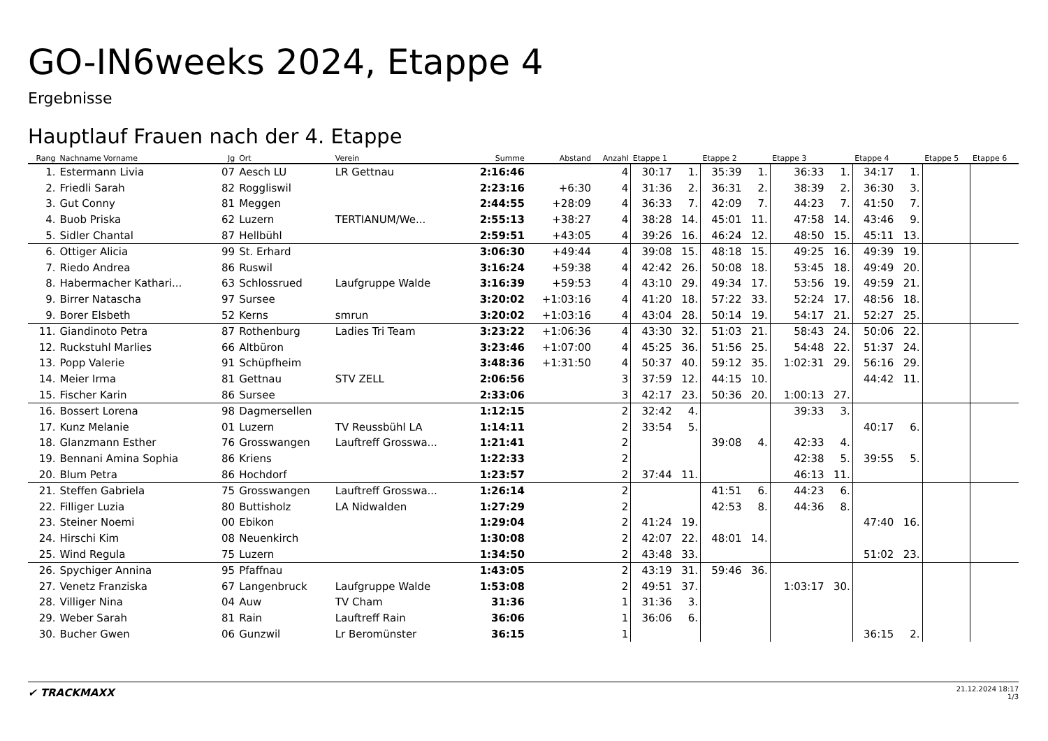GO-IN6weeks 2024, Etappe 4
Ergebnisse
Hauptlauf Frauen nach der 4. Etappe
| Rang | Nachname Vorname | Jg | Ort | Verein | Summe | Abstand | Anzahl | Etappe 1 | | Etappe 2 | | Etappe 3 | | Etappe 4 | | Etappe 5 | Etappe 6 |
| --- | --- | --- | --- | --- | --- | --- | --- | --- | --- | --- | --- | --- | --- | --- | --- | --- | --- |
| 1. | Estermann Livia | 07 | Aesch LU | LR Gettnau | 2:16:46 | | 4 | 30:17 | 1. | 35:39 | 1. | 36:33 | 1. | 34:17 | 1. | | |
| 2. | Friedli Sarah | 82 | Roggliswil | | 2:23:16 | +6:30 | 4 | 31:36 | 2. | 36:31 | 2. | 38:39 | 2. | 36:30 | 3. | | |
| 3. | Gut Conny | 81 | Meggen | | 2:44:55 | +28:09 | 4 | 36:33 | 7. | 42:09 | 7. | 44:23 | 7. | 41:50 | 7. | | |
| 4. | Buob Priska | 62 | Luzern | TERTIANUM/We... | 2:55:13 | +38:27 | 4 | 38:28 | 14. | 45:01 | 11. | 47:58 | 14. | 43:46 | 9. | | |
| 5. | Sidler Chantal | 87 | Hellbühl | | 2:59:51 | +43:05 | 4 | 39:26 | 16. | 46:24 | 12. | 48:50 | 15. | 45:11 | 13. | | |
| 6. | Ottiger Alicia | 99 | St. Erhard | | 3:06:30 | +49:44 | 4 | 39:08 | 15. | 48:18 | 15. | 49:25 | 16. | 49:39 | 19. | | |
| 7. | Riedo Andrea | 86 | Ruswil | | 3:16:24 | +59:38 | 4 | 42:42 | 26. | 50:08 | 18. | 53:45 | 18. | 49:49 | 20. | | |
| 8. | Habermacher Kathari... | 63 | Schlossrued | Laufgruppe Walde | 3:16:39 | +59:53 | 4 | 43:10 | 29. | 49:34 | 17. | 53:56 | 19. | 49:59 | 21. | | |
| 9. | Birrer Natascha | 97 | Sursee | | 3:20:02 | +1:03:16 | 4 | 41:20 | 18. | 57:22 | 33. | 52:24 | 17. | 48:56 | 18. | | |
| 9. | Borer Elsbeth | 52 | Kerns | smrun | 3:20:02 | +1:03:16 | 4 | 43:04 | 28. | 50:14 | 19. | 54:17 | 21. | 52:27 | 25. | | |
| 11. | Giandinoto Petra | 87 | Rothenburg | Ladies Tri Team | 3:23:22 | +1:06:36 | 4 | 43:30 | 32. | 51:03 | 21. | 58:43 | 24. | 50:06 | 22. | | |
| 12. | Ruckstuhl Marlies | 66 | Altbüron | | 3:23:46 | +1:07:00 | 4 | 45:25 | 36. | 51:56 | 25. | 54:48 | 22. | 51:37 | 24. | | |
| 13. | Popp Valerie | 91 | Schüpfheim | | 3:48:36 | +1:31:50 | 4 | 50:37 | 40. | 59:12 | 35. | 1:02:31 | 29. | 56:16 | 29. | | |
| 14. | Meier Irma | 81 | Gettnau | STV ZELL | 2:06:56 | | 3 | 37:59 | 12. | 44:15 | 10. | | | 44:42 | 11. | | |
| 15. | Fischer Karin | 86 | Sursee | | 2:33:06 | | 3 | 42:17 | 23. | 50:36 | 20. | 1:00:13 | 27. | | | | |
| 16. | Bossert Lorena | 98 | Dagmersellen | | 1:12:15 | | 2 | 32:42 | 4. | | | 39:33 | 3. | | | | |
| 17. | Kunz Melanie | 01 | Luzern | TV Reussbühl LA | 1:14:11 | | 2 | 33:54 | 5. | | | | | 40:17 | 6. | | |
| 18. | Glanzmann Esther | 76 | Grosswangen | Lauftreff Grosswa... | 1:21:41 | | 2 | | | 39:08 | 4. | 42:33 | 4. | | | | |
| 19. | Bennani Amina Sophia | 86 | Kriens | | 1:22:33 | | 2 | | | | | 42:38 | 5. | 39:55 | 5. | | |
| 20. | Blum Petra | 86 | Hochdorf | | 1:23:57 | | 2 | 37:44 | 11. | | | 46:13 | 11. | | | | |
| 21. | Steffen Gabriela | 75 | Grosswangen | Lauftreff Grosswa... | 1:26:14 | | 2 | | | 41:51 | 6. | 44:23 | 6. | | | | |
| 22. | Filliger Luzia | 80 | Buttisholz | LA Nidwalden | 1:27:29 | | 2 | | | 42:53 | 8. | 44:36 | 8. | | | | |
| 23. | Steiner Noemi | 00 | Ebikon | | 1:29:04 | | 2 | 41:24 | 19. | | | | | 47:40 | 16. | | |
| 24. | Hirschi Kim | 08 | Neuenkirch | | 1:30:08 | | 2 | 42:07 | 22. | 48:01 | 14. | | | | | | |
| 25. | Wind Regula | 75 | Luzern | | 1:34:50 | | 2 | 43:48 | 33. | | | | | 51:02 | 23. | | |
| 26. | Spychiger Annina | 95 | Pfaffnau | | 1:43:05 | | 2 | 43:19 | 31. | 59:46 | 36. | | | | | | |
| 27. | Venetz Franziska | 67 | Langenbruck | Laufgruppe Walde | 1:53:08 | | 2 | 49:51 | 37. | | | 1:03:17 | 30. | | | | |
| 28. | Villiger Nina | 04 | Auw | TV Cham | 31:36 | | 1 | 31:36 | 3. | | | | | | | | |
| 29. | Weber Sarah | 81 | Rain | Lauftreff Rain | 36:06 | | 1 | 36:06 | 6. | | | | | | | | |
| 30. | Bucher Gwen | 06 | Gunzwil | Lr Beromünster | 36:15 | | 1 | | | | | | | 36:15 | 2. | | |
✔ TRACKMAXX
21.12.2024 18:17
1/3